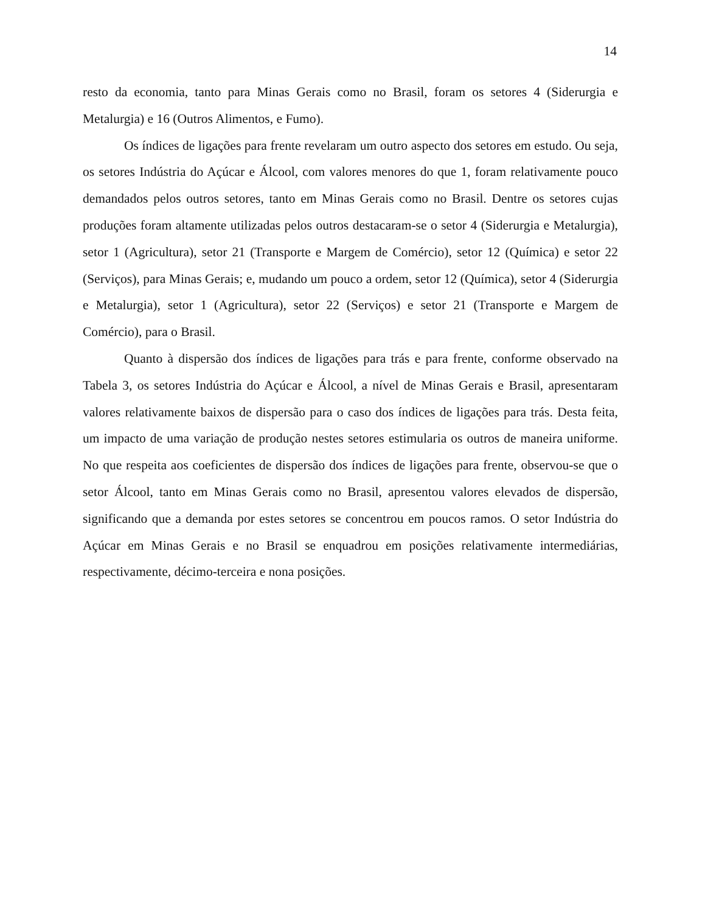14
resto da economia, tanto para Minas Gerais como no Brasil, foram os setores 4 (Siderurgia e Metalurgia) e 16 (Outros Alimentos, e Fumo).
Os índices de ligações para frente revelaram um outro aspecto dos setores em estudo. Ou seja, os setores Indústria do Açúcar e Álcool, com valores menores do que 1, foram relativamente pouco demandados pelos outros setores, tanto em Minas Gerais como no Brasil. Dentre os setores cujas produções foram altamente utilizadas pelos outros destacaram-se o setor 4 (Siderurgia e Metalurgia), setor 1 (Agricultura), setor 21 (Transporte e Margem de Comércio), setor 12 (Química) e setor 22 (Serviços), para Minas Gerais; e, mudando um pouco a ordem, setor 12 (Química), setor 4 (Siderurgia e Metalurgia), setor 1 (Agricultura), setor 22 (Serviços) e setor 21 (Transporte e Margem de Comércio), para o Brasil.
Quanto à dispersão dos índices de ligações para trás e para frente, conforme observado na Tabela 3, os setores Indústria do Açúcar e Álcool, a nível de Minas Gerais e Brasil, apresentaram valores relativamente baixos de dispersão para o caso dos índices de ligações para trás. Desta feita, um impacto de uma variação de produção nestes setores estimularia os outros de maneira uniforme. No que respeita aos coeficientes de dispersão dos índices de ligações para frente, observou-se que o setor Álcool, tanto em Minas Gerais como no Brasil, apresentou valores elevados de dispersão, significando que a demanda por estes setores se concentrou em poucos ramos. O setor Indústria do Açúcar em Minas Gerais e no Brasil se enquadrou em posições relativamente intermediárias, respectivamente, décimo-terceira e nona posições.